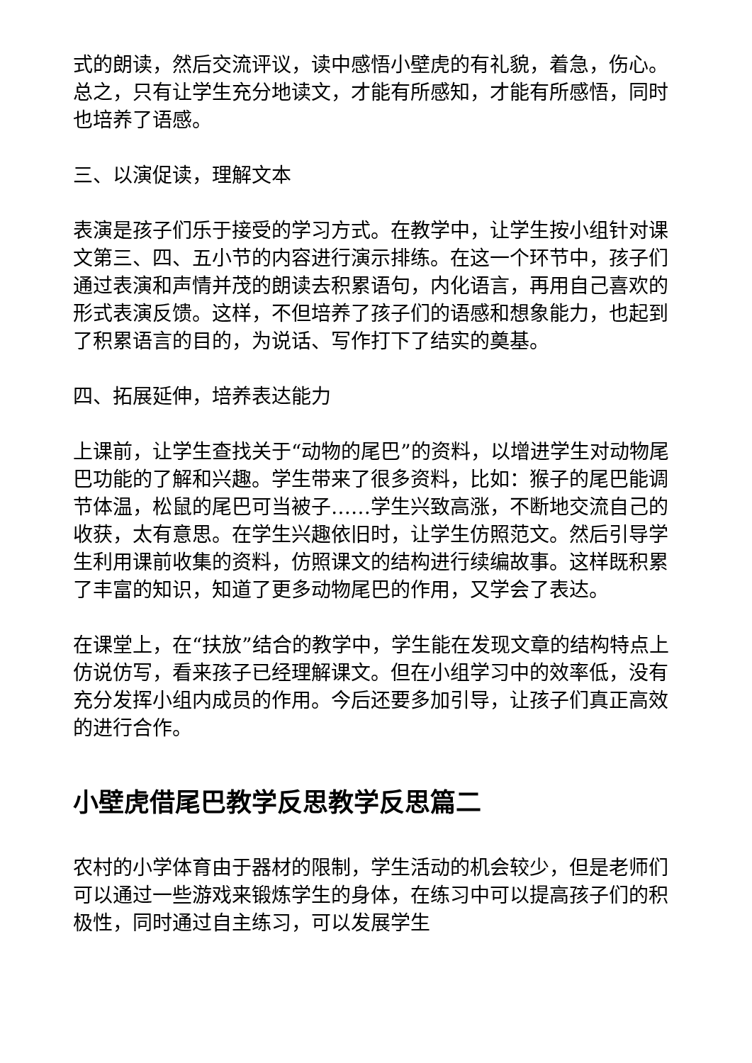式的朗读，然后交流评议，读中感悟小壁虎的有礼貌，着急，伤心。总之，只有让学生充分地读文，才能有所感知，才能有所感悟，同时也培养了语感。
三、以演促读，理解文本
表演是孩子们乐于接受的学习方式。在教学中，让学生按小组针对课文第三、四、五小节的内容进行演示排练。在这一个环节中，孩子们通过表演和声情并茂的朗读去积累语句，内化语言，再用自己喜欢的形式表演反馈。这样，不但培养了孩子们的语感和想象能力，也起到了积累语言的目的，为说话、写作打下了结实的奠基。
四、拓展延伸，培养表达能力
上课前，让学生查找关于“动物的尾巴”的资料，以增进学生对动物尾巴功能的了解和兴趣。学生带来了很多资料，比如：猴子的尾巴能调节体温，松鼠的尾巴可当被子……学生兴致高涨，不断地交流自己的收获，太有意思。在学生兴趣依旧时，让学生仿照范文。然后引导学生利用课前收集的资料，仿照课文的结构进行续编故事。这样既积累了丰富的知识，知道了更多动物尾巴的作用，又学会了表达。
在课堂上，在“扶放”结合的教学中，学生能在发现文章的结构特点上仿说仿写，看来孩子已经理解课文。但在小组学习中的效率低，没有充分发挥小组内成员的作用。今后还要多加引导，让孩子们真正高效的进行合作。
小壁虎借尾巴教学反思教学反思篇二
农村的小学体育由于器材的限制，学生活动的机会较少，但是老师们可以通过一些游戏来锻炼学生的身体，在练习中可以提高孩子们的积极性，同时通过自主练习，可以发展学生